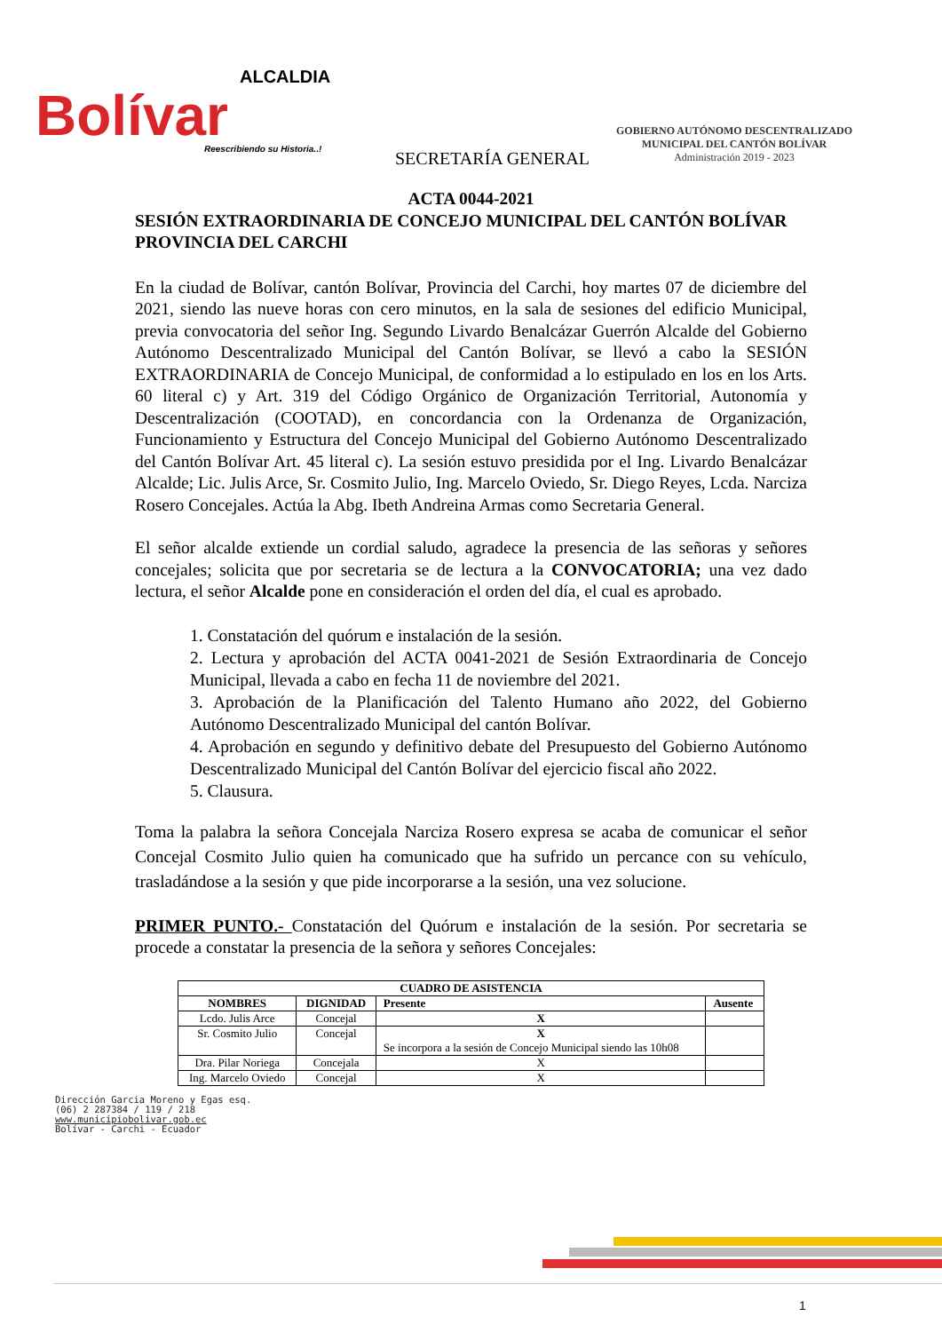ALCALDIA
Bolívar
Reescribiendo su Historia..!
SECRETARÍA GENERAL
GOBIERNO AUTÓNOMO DESCENTRALIZADO
MUNICIPAL DEL CANTÓN BOLÍVAR
Administración 2019 - 2023
ACTA 0044-2021
SESIÓN EXTRAORDINARIA DE CONCEJO MUNICIPAL DEL CANTÓN BOLÍVAR PROVINCIA DEL CARCHI
En la ciudad de Bolívar, cantón Bolívar, Provincia del Carchi, hoy martes 07 de diciembre del 2021, siendo las nueve horas con cero minutos, en la sala de sesiones del edificio Municipal, previa convocatoria del señor Ing. Segundo Livardo Benalcázar Guerrón Alcalde del Gobierno Autónomo Descentralizado Municipal del Cantón Bolívar, se llevó a cabo la SESIÓN EXTRAORDINARIA de Concejo Municipal, de conformidad a lo estipulado en los en los Arts. 60 literal c) y Art. 319 del Código Orgánico de Organización Territorial, Autonomía y Descentralización (COOTAD), en concordancia con la Ordenanza de Organización, Funcionamiento y Estructura del Concejo Municipal del Gobierno Autónomo Descentralizado del Cantón Bolívar Art. 45 literal c). La sesión estuvo presidida por el Ing. Livardo Benalcázar Alcalde; Lic. Julis Arce, Sr. Cosmito Julio, Ing. Marcelo Oviedo, Sr. Diego Reyes, Lcda. Narciza Rosero Concejales. Actúa la Abg. Ibeth Andreina Armas como Secretaria General.
El señor alcalde extiende un cordial saludo, agradece la presencia de las señoras y señores concejales; solicita que por secretaria se de lectura a la CONVOCATORIA; una vez dado lectura, el señor Alcalde pone en consideración el orden del día, el cual es aprobado.
1. Constatación del quórum e instalación de la sesión.
2. Lectura y aprobación del ACTA 0041-2021 de Sesión Extraordinaria de Concejo Municipal, llevada a cabo en fecha 11 de noviembre del 2021.
3. Aprobación de la Planificación del Talento Humano año 2022, del Gobierno Autónomo Descentralizado Municipal del cantón Bolívar.
4. Aprobación en segundo y definitivo debate del Presupuesto del Gobierno Autónomo Descentralizado Municipal del Cantón Bolívar del ejercicio fiscal año 2022.
5. Clausura.
Toma la palabra la señora Concejala Narciza Rosero expresa se acaba de comunicar el señor Concejal Cosmito Julio quien ha comunicado que ha sufrido un percance con su vehículo, trasladándose a la sesión y que pide incorporarse a la sesión, una vez solucione.
PRIMER PUNTO.- Constatación del Quórum e instalación de la sesión. Por secretaria se procede a constatar la presencia de la señora y señores Concejales:
| CUADRO DE ASISTENCIA | | | |
| --- | --- | --- | --- |
| NOMBRES | DIGNIDAD | Presente | Ausente |
| Lcdo. Julis Arce | Concejal | X | |
| Sr. Cosmito Julio | Concejal | X Se incorpora a la sesión de Concejo Municipal siendo las 10h08 | |
| Dra. Pilar Noriega | Concejala | X | |
| Ing. Marcelo Oviedo | Concejal | X | |
Dirección Garcia Moreno y Egas esq.
(06) 2 287384 / 119 / 218
www.municipiobolivar.gob.ec
Bolívar - Carchi - Ecuador
1